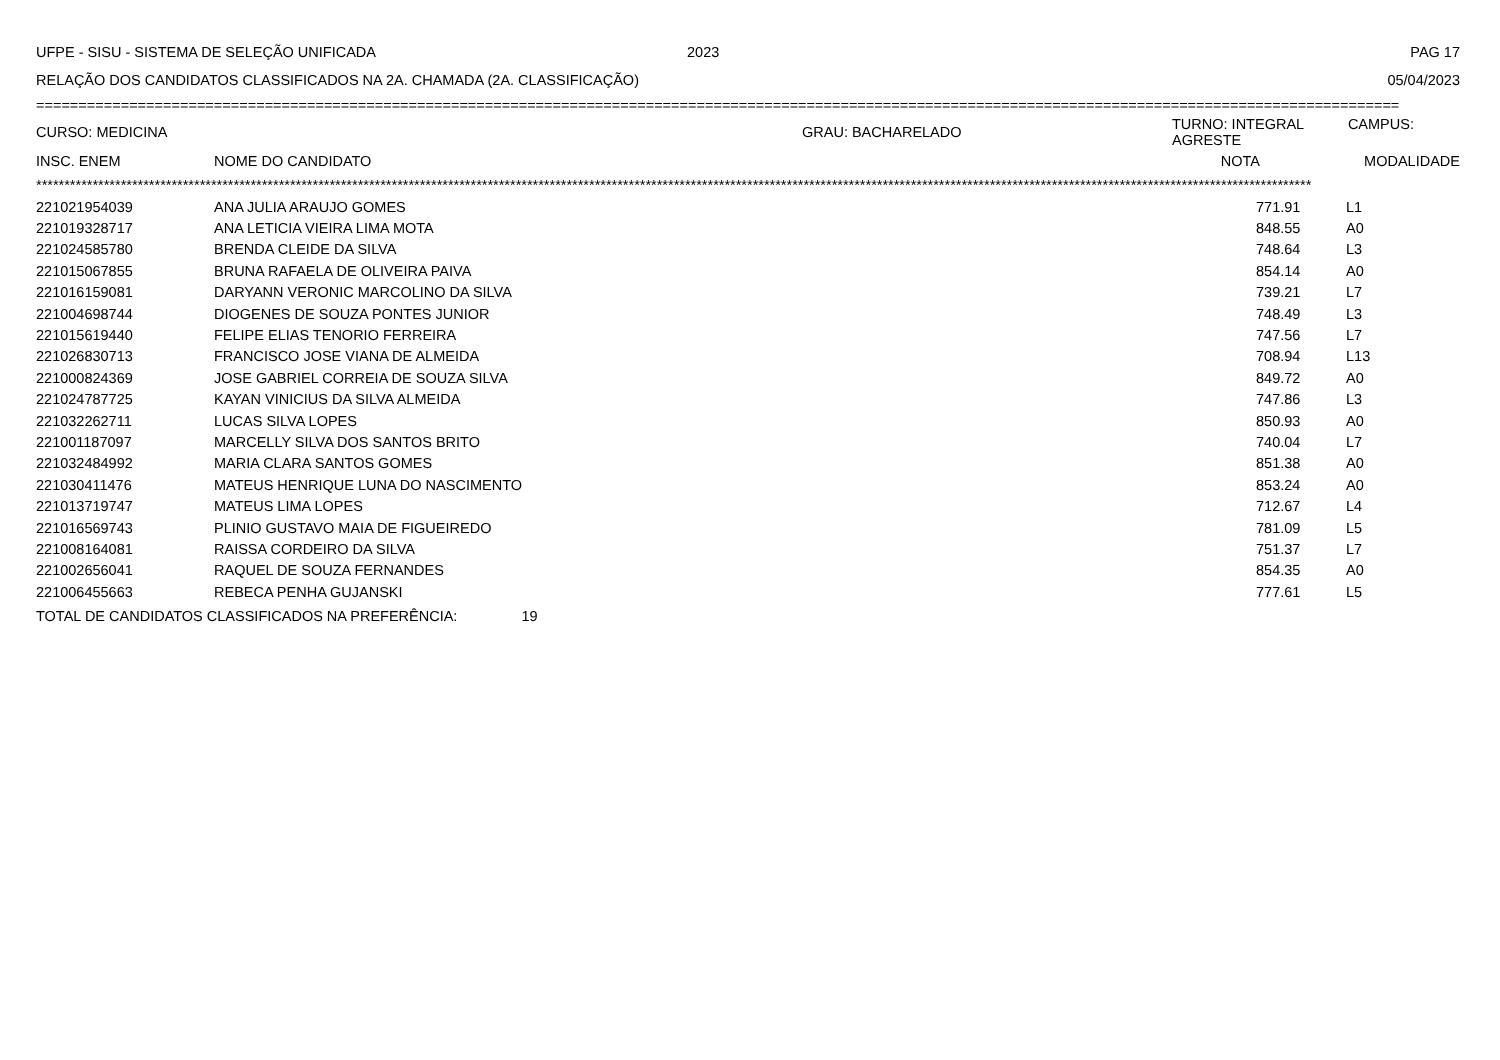UFPE - SISU - SISTEMA DE SELEÇÃO UNIFICADA 2023 PAG 17
RELAÇÃO DOS CANDIDATOS CLASSIFICADOS NA 2A. CHAMADA (2A. CLASSIFICAÇÃO) 05/04/2023
=================================================================================================================================================================
| CURSO: MEDICINA | | GRAU: BACHARELADO | TURNO: INTEGRAL CAMPUS: AGRESTE | |
| INSC. ENEM | NOME DO CANDIDATO | | NOTA | MODALIDADE |
**********************************************************************************************************************************************************************************************************************************
| 221021954039 | ANA JULIA ARAUJO GOMES | 771.91 | L1 |
| 221019328717 | ANA LETICIA VIEIRA LIMA MOTA | 848.55 | A0 |
| 221024585780 | BRENDA CLEIDE DA SILVA | 748.64 | L3 |
| 221015067855 | BRUNA RAFAELA DE OLIVEIRA PAIVA | 854.14 | A0 |
| 221016159081 | DARYANN VERONIC MARCOLINO DA SILVA | 739.21 | L7 |
| 221004698744 | DIOGENES DE SOUZA PONTES JUNIOR | 748.49 | L3 |
| 221015619440 | FELIPE ELIAS TENORIO FERREIRA | 747.56 | L7 |
| 221026830713 | FRANCISCO JOSE VIANA DE ALMEIDA | 708.94 | L13 |
| 221000824369 | JOSE GABRIEL CORREIA DE SOUZA SILVA | 849.72 | A0 |
| 221024787725 | KAYAN VINICIUS DA SILVA ALMEIDA | 747.86 | L3 |
| 221032262711 | LUCAS SILVA LOPES | 850.93 | A0 |
| 221001187097 | MARCELLY SILVA DOS SANTOS BRITO | 740.04 | L7 |
| 221032484992 | MARIA CLARA SANTOS GOMES | 851.38 | A0 |
| 221030411476 | MATEUS HENRIQUE LUNA DO NASCIMENTO | 853.24 | A0 |
| 221013719747 | MATEUS LIMA LOPES | 712.67 | L4 |
| 221016569743 | PLINIO GUSTAVO MAIA DE FIGUEIREDO | 781.09 | L5 |
| 221008164081 | RAISSA CORDEIRO DA SILVA | 751.37 | L7 |
| 221002656041 | RAQUEL DE SOUZA FERNANDES | 854.35 | A0 |
| 221006455663 | REBECA PENHA GUJANSKI | 777.61 | L5 |
TOTAL DE CANDIDATOS CLASSIFICADOS NA PREFERÊNCIA: 19